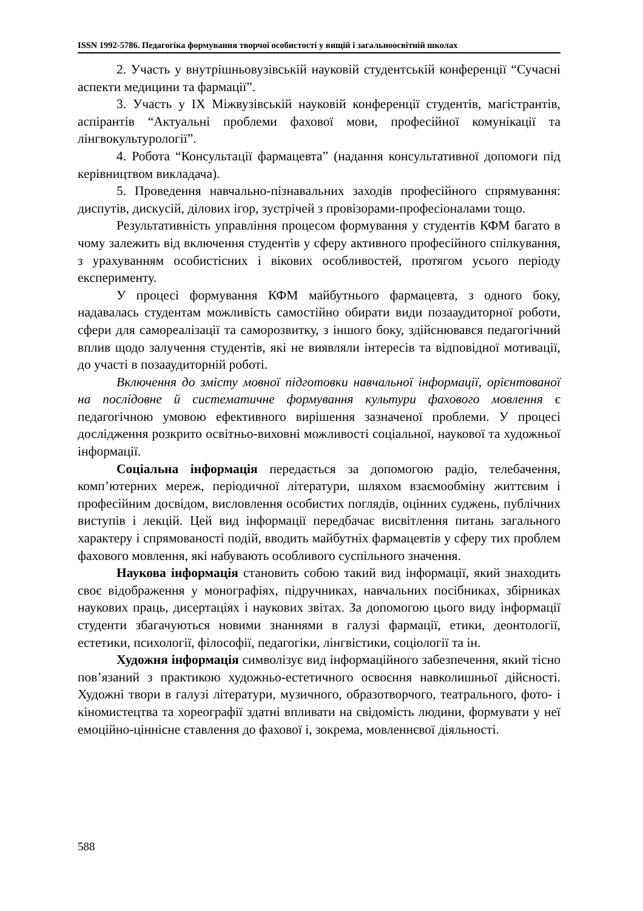ISSN 1992-5786. Педагогіка формування творчої особистості у вищій і загальноосвітній школах
2. Участь у внутрішньовузівській науковій студентській конференції “Сучасні аспекти медицини та фармації”.
3. Участь у IX Міжвузівській науковій конференції студентів, магістрантів, аспірантів “Актуальні проблеми фахової мови, професійної комунікації та лінгвокультурології”.
4. Робота “Консультації фармацевта” (надання консультативної допомоги під керівництвом викладача).
5. Проведення навчально-пізнавальних заходів професійного спрямування: диспутів, дискусій, ділових ігор, зустрічей з провізорами-професіоналами тощо.
Результативність управління процесом формування у студентів КФМ багато в чому залежить від включення студентів у сферу активного професійного спілкування, з урахуванням особистісних і вікових особливостей, протягом усього періоду експерименту.
У процесі формування КФМ майбутнього фармацевта, з одного боку, надавалась студентам можливість самостійно обирати види позааудиторної роботи, сфери для самореалізації та саморозвитку, з іншого боку, здійснювався педагогічний вплив щодо залучення студентів, які не виявляли інтересів та відповідної мотивації, до участі в позааудиторній роботі.
Включення до змісту мовної підготовки навчальної інформації, орієнтованої на послідовне й систематичне формування культури фахового мовлення є педагогічною умовою ефективного вирішення зазначеної проблеми. У процесі дослідження розкрито освітньо-виховні можливості соціальної, наукової та художньої інформації.
Соціальна інформація передається за допомогою радіо, телебачення, комп’ютерних мереж, періодичної літератури, шляхом взаємообміну життєвим і професійним досвідом, висловлення особистих поглядів, оцінних суджень, публічних виступів і лекцій. Цей вид інформації передбачає висвітлення питань загального характеру і спрямованості подій, вводить майбутніх фармацевтів у сферу тих проблем фахового мовлення, які набувають особливого суспільного значення.
Наукова інформація становить собою такий вид інформації, який знаходить своє відображення у монографіях, підручниках, навчальних посібниках, збірниках наукових праць, дисертаціях і наукових звітах. За допомогою цього виду інформації студенти збагачуються новими знаннями в галузі фармації, етики, деонтології, естетики, психології, філософії, педагогіки, лінгвістики, соціології та ін.
Художня інформація символізує вид інформаційного забезпечення, який тісно пов’язаний з практикою художньо-естетичного освоєння навколишньої дійсності. Художні твори в галузі літератури, музичного, образотворчого, театрального, фото- і кіномистецтва та хореографії здатні впливати на свідомість людини, формувати у неї емоційно-ціннісне ставлення до фахової і, зокрема, мовленнєвої діяльності.
588